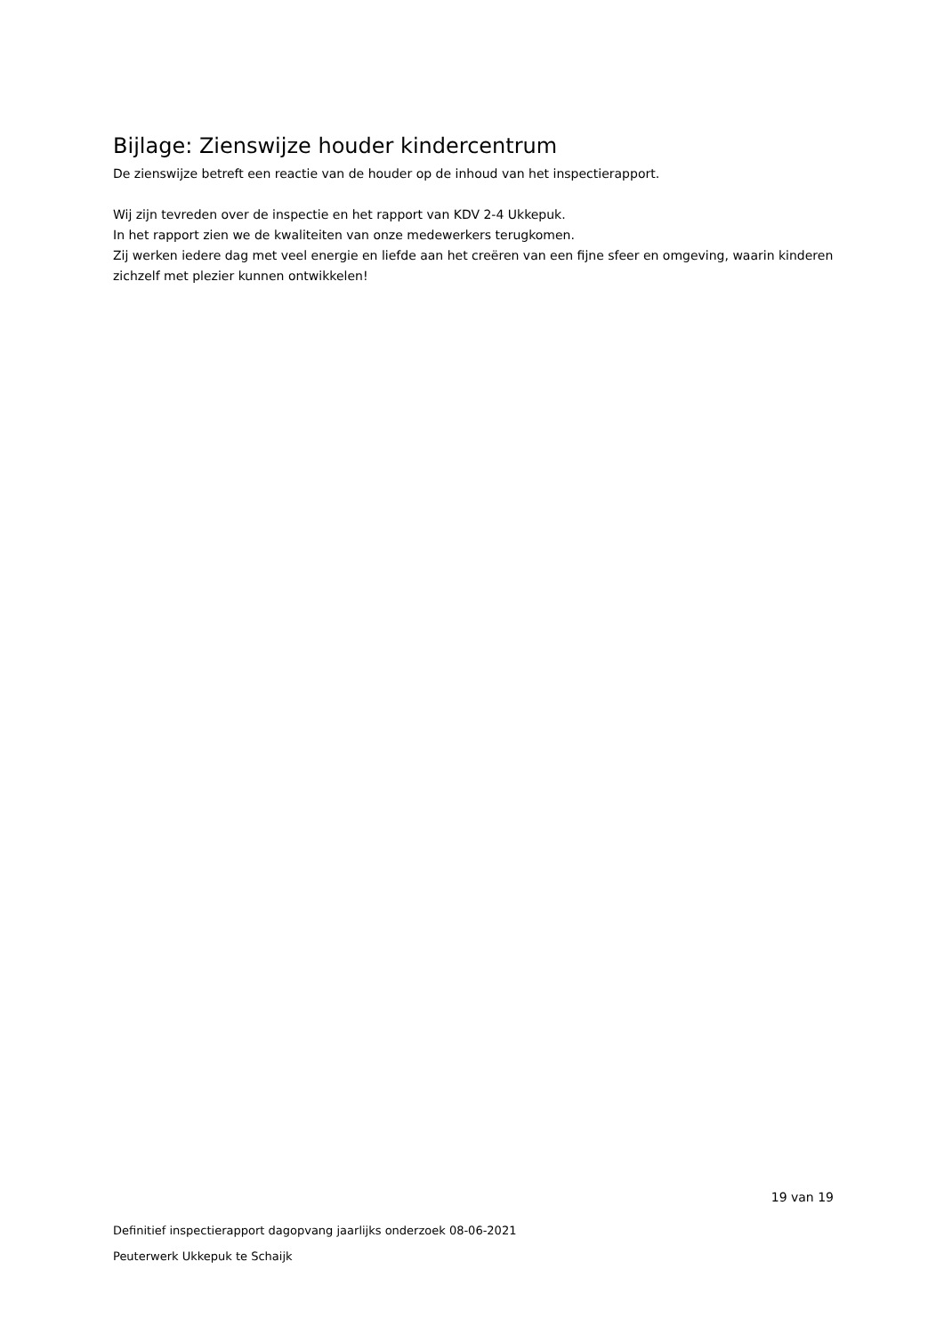Bijlage: Zienswijze houder kindercentrum
De zienswijze betreft een reactie van de houder op de inhoud van het inspectierapport.
Wij zijn tevreden over de inspectie en het rapport van KDV 2-4 Ukkepuk.
In het rapport zien we de kwaliteiten van onze medewerkers terugkomen.
Zij werken iedere dag met veel energie en liefde aan het creëren van een fijne sfeer en omgeving, waarin kinderen
zichzelf met plezier kunnen ontwikkelen!
19 van 19
Definitief inspectierapport dagopvang jaarlijks onderzoek 08-06-2021
Peuterwerk Ukkepuk te Schaijk